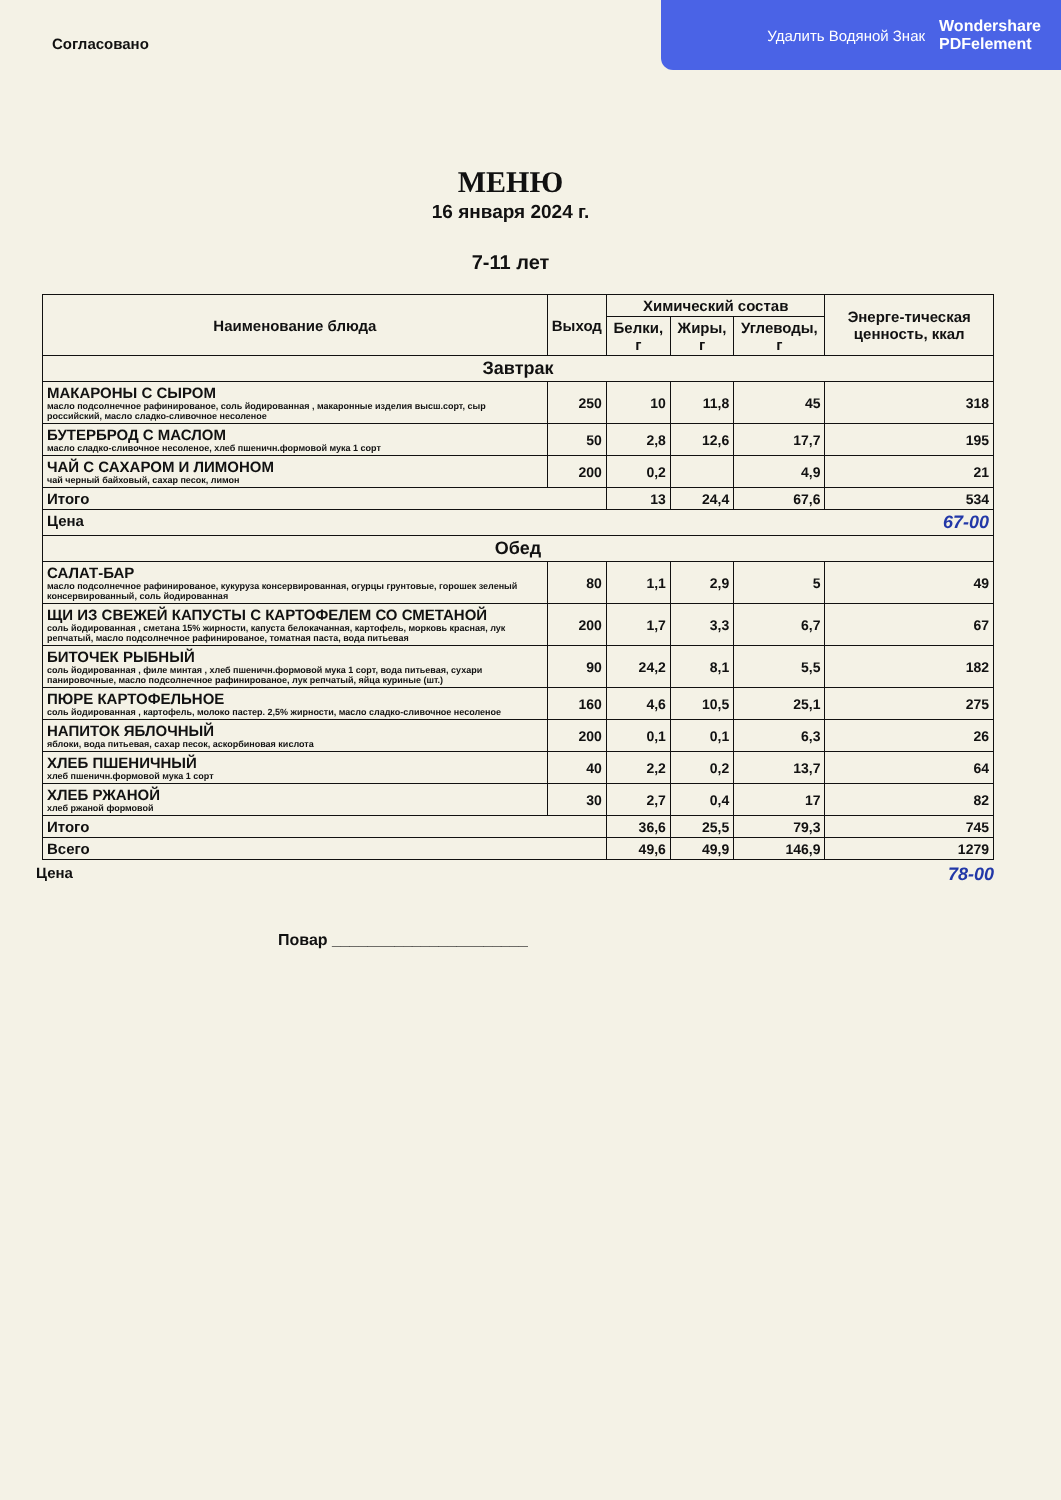Удалить Водяной Знак Wondershare
PDFelement
Согласовано
МЕНЮ
16 января 2024 г.
7-11 лет
| Наименование блюда | Выход | Химический состав | | | Энерге-тическая ценность, ккал |
| --- | --- | --- | --- | --- | --- |
| | | Белки, г | Жиры, г | Углеводы, г | |
| Завтрак | | | | | |
| МАКАРОНЫ С СЫРОМ масло подсолнечное рафинированое, соль йодированная , макаронные изделия высш.сорт, сыр российский, масло сладко-сливочное несоленое | 250 | 10 | 11,8 | 45 | 318 |
| БУТЕРБРОД С МАСЛОМ масло сладко-сливочное несоленое, хлеб пшеничн.формовой мука 1 сорт | 50 | 2,8 | 12,6 | 17,7 | 195 |
| ЧАЙ С САХАРОМ И ЛИМОНОМ чай черный байховый, сахар песок, лимон | 200 | 0,2 | | 4,9 | 21 |
| Итого | | 13 | 24,4 | 67,6 | 534 |
| Цена 67-00 | | | | | |
| Обед | | | | | |
| САЛАТ-БАР масло подсолнечное рафинированое, кукуруза консервированная, огурцы грунтовые, горошек зеленый консервированный, соль йодированная | 80 | 1,1 | 2,9 | 5 | 49 |
| ЩИ ИЗ СВЕЖЕЙ КАПУСТЫ С КАРТОФЕЛЕМ СО СМЕТАНОЙ соль йодированная , сметана 15% жирности, капуста белокачанная, картофель, морковь красная, лук репчатый, масло подсолнечное рафинированое, томатная паста, вода питьевая | 200 | 1,7 | 3,3 | 6,7 | 67 |
| БИТОЧЕК РЫБНЫЙ соль йодированная , филе минтая , хлеб пшеничн.формовой мука 1 сорт, вода питьевая, сухари панировочные, масло подсолнечное рафинированое, лук репчатый, яйца куриные (шт.) | 90 | 24,2 | 8,1 | 5,5 | 182 |
| ПЮРЕ КАРТОФЕЛЬНОЕ соль йодированная , картофель, молоко пастер. 2,5% жирности, масло сладко-сливочное несоленое | 160 | 4,6 | 10,5 | 25,1 | 275 |
| НАПИТОК ЯБЛОЧНЫЙ яблоки, вода питьевая, сахар песок, аскорбиновая кислота | 200 | 0,1 | 0,1 | 6,3 | 26 |
| ХЛЕБ ПШЕНИЧНЫЙ хлеб пшеничн.формовой мука 1 сорт | 40 | 2,2 | 0,2 | 13,7 | 64 |
| ХЛЕБ РЖАНОЙ хлеб ржаной формовой | 30 | 2,7 | 0,4 | 17 | 82 |
| Итого | | 36,6 | 25,5 | 79,3 | 745 |
| Всего | | 49,6 | 49,9 | 146,9 | 1279 |
Цена 78-00
Повар ______________________